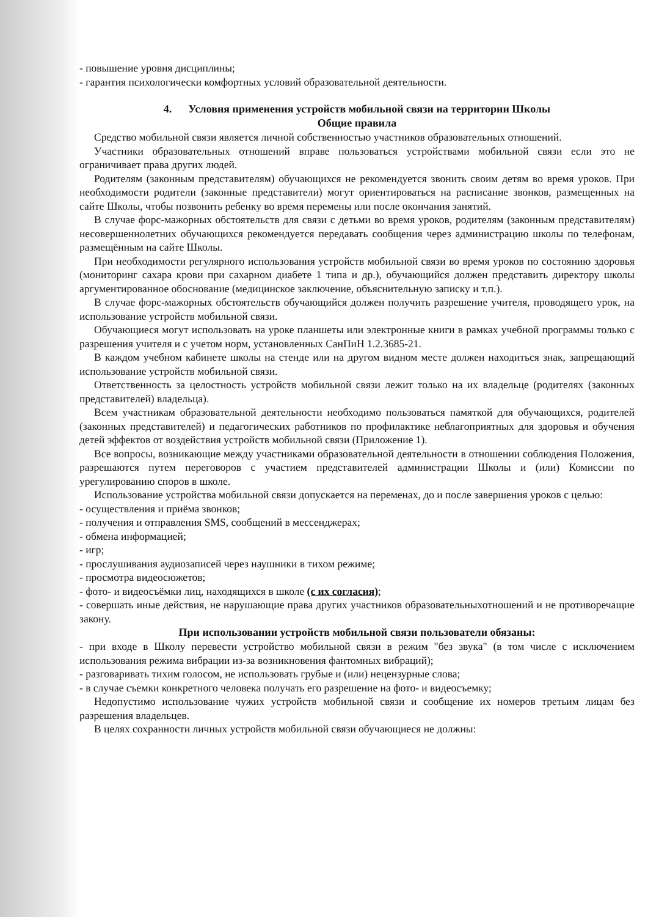- повышение уровня дисциплины;
- гарантия психологически комфортных условий образовательной деятельности.
4. Условия применения устройств мобильной связи на территории Школы
Общие правила
Средство мобильной связи является личной собственностью участников образовательных отношений.
Участники образовательных отношений вправе пользоваться устройствами мобильной связи если это не ограничивает права других людей.
Родителям (законным представителям) обучающихся не рекомендуется звонить своим детям во время уроков. При необходимости родители (законные представители) могут ориентироваться на расписание звонков, размещенных на сайте Школы, чтобы позвонить ребенку во время перемены или после окончания занятий.
В случае форс-мажорных обстоятельств для связи с детьми во время уроков, родителям (законным представителям) несовершеннолетних обучающихся рекомендуется передавать сообщения через администрацию школы по телефонам, размещённым на сайте Школы.
При необходимости регулярного использования устройств мобильной связи во время уроков по состоянию здоровья (мониторинг сахара крови при сахарном диабете 1 типа и др.), обучающийся должен представить директору школы аргументированное обоснование (медицинское заключение, объяснительную записку и т.п.).
В случае форс-мажорных обстоятельств обучающийся должен получить разрешение учителя, проводящего урок, на использование устройств мобильной связи.
Обучающиеся могут использовать на уроке планшеты или электронные книги в рамках учебной программы только с разрешения учителя и с учетом норм, установленных СанПиН 1.2.3685-21.
В каждом учебном кабинете школы на стенде или на другом видном месте должен находиться знак, запрещающий использование устройств мобильной связи.
Ответственность за целостность устройств мобильной связи лежит только на их владельце (родителях (законных представителей) владельца).
Всем участникам образовательной деятельности необходимо пользоваться памяткой для обучающихся, родителей (законных представителей) и педагогических работников по профилактике неблагоприятных для здоровья и обучения детей эффектов от воздействия устройств мобильной связи (Приложение 1).
Все вопросы, возникающие между участниками образовательной деятельности в отношении соблюдения Положения, разрешаются путем переговоров с участием представителей администрации Школы и (или) Комиссии по урегулированию споров в школе.
Использование устройства мобильной связи допускается на переменах, до и после завершения уроков с целью:
- осуществления и приёма звонков;
- получения и отправления SMS, сообщений в мессенджерах;
- обмена информацией;
- игр;
- прослушивания аудиозаписей через наушники в тихом режиме;
- просмотра видеосюжетов;
- фото- и видеосъёмки лиц, находящихся в школе (с их согласия);
- совершать иные действия, не нарушающие права других участников образовательныхотношений и не противоречащие закону.
При использовании устройств мобильной связи пользователи обязаны:
- при входе в Школу перевести устройство мобильной связи в режим "без звука" (в том числе с исключением использования режима вибрации из-за возникновения фантомных вибраций);
- разговаривать тихим голосом, не использовать грубые и (или) нецензурные слова;
- в случае съемки конкретного человека получать его разрешение на фото- и видеосъемку;
Недопустимо использование чужих устройств мобильной связи и сообщение их номеров третьим лицам без разрешения владельцев.
В целях сохранности личных устройств мобильной связи обучающиеся не должны: